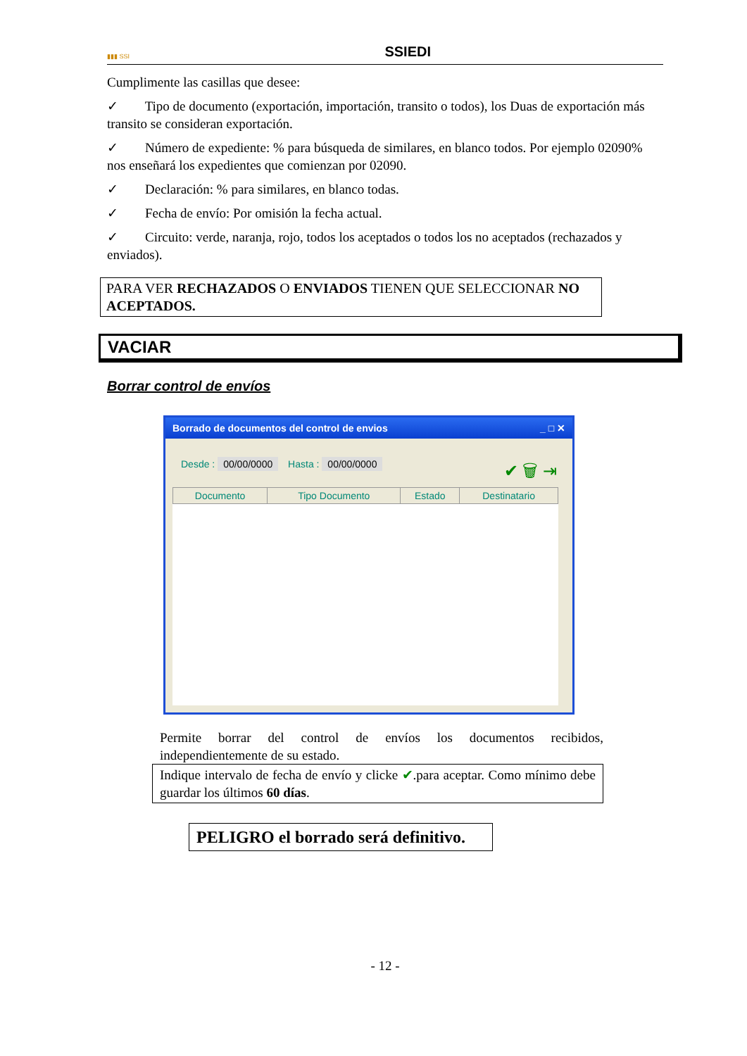▮▮▮ SSI SSIEDI
Cumplimente las casillas que desee:
✓ Tipo de documento (exportación, importación, transito o todos), los Duas de exportación más transito se consideran exportación.
✓ Número de expediente: % para búsqueda de similares, en blanco todos. Por ejemplo 02090% nos enseñará los expedientes que comienzan por 02090.
✓ Declaración: % para similares, en blanco todas.
✓ Fecha de envío: Por omisión la fecha actual.
✓ Circuito: verde, naranja, rojo, todos los aceptados o todos los no aceptados (rechazados y enviados).
PARA VER RECHAZADOS O ENVIADOS TIENEN QUE SELECCIONAR NO ACEPTADOS.
VACIAR
Borrar control de envíos
Borrado de documentos del control de envios _ □ ✕
Desde : 00/00/0000 Hasta : 00/00/0000 ✔ 🗑 ⇥
| Documento | Tipo Documento | Estado | Destinatario |
| --- | --- | --- | --- |
Permite borrar del control de envíos los documentos recibidos, independientemente de su estado.
Indique intervalo de fecha de envío y clicke ✔.para aceptar. Como mínimo debe guardar los últimos 60 días.
PELIGRO el borrado será definitivo.
- 12 -